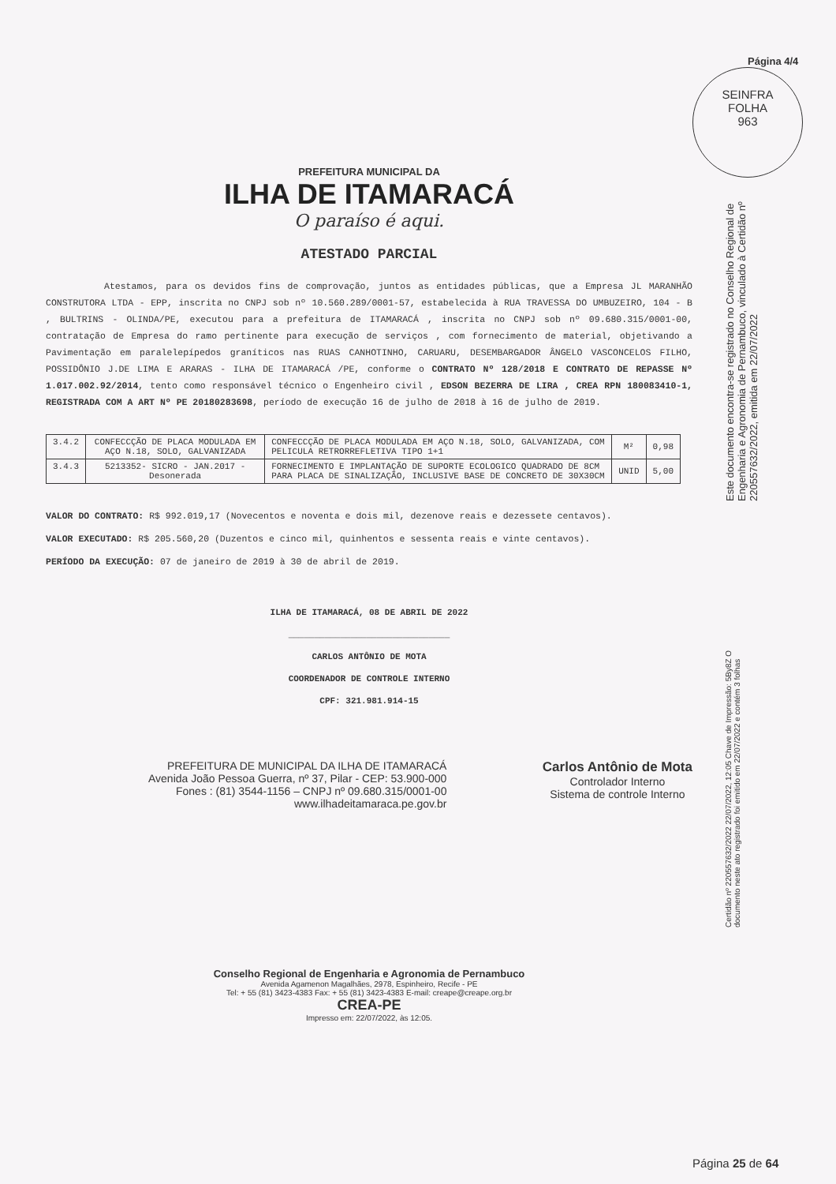PREFEITURA MUNICIPAL DA
ILHA DE ITAMARACÁ
O paraíso é aqui.
ATESTADO PARCIAL
Atestamos, para os devidos fins de comprovação, juntos as entidades públicas, que a Empresa JL MARANHÃO CONSTRUTORA LTDA - EPP, inscrita no CNPJ sob nº 10.560.289/0001-57, estabelecida à RUA TRAVESSA DO UMBUZEIRO, 104 - B , BULTRINS - OLINDA/PE, executou para a prefeitura de ITAMARACÁ , inscrita no CNPJ sob nº 09.680.315/0001-00, contratação de Empresa do ramo pertinente para execução de serviços , com fornecimento de material, objetivando a Pavimentação em paralelepípedos graníticos nas RUAS CANHOTINHO, CARUARU, DESEMBARGADOR ÂNGELO VASCONCELOS FILHO, POSSIDÔNIO J.DE LIMA E ARARAS - ILHA DE ITAMARACÁ /PE, conforme o CONTRATO Nº 128/2018 E CONTRATO DE REPASSE Nº 1.017.002.92/2014, tento como responsável técnico o Engenheiro civil , EDSON BEZERRA DE LIRA , CREA RPN 180083410-1, REGISTRADA COM A ART Nº PE 20180283698, período de execução 16 de julho de 2018 à 16 de julho de 2019.
| 3.4.2 | CONFECCÇÃO DE PLACA MODULADA EM AÇO N.18, SOLO, GALVANIZADA | CONFECCÇÃO DE PLACA MODULADA EM AÇO N.18, SOLO, GALVANIZADA, COM PELICULA RETRORREFLETIVA TIPO 1+1 | M² | 0,98 |
| 3.4.3 | 5213352- SICRO - JAN.2017 - Desonerada | FORNECIMENTO E IMPLANTAÇÃO DE SUPORTE ECOLOGICO QUADRADO DE 8CM PARA PLACA DE SINALIZAÇÃO, INCLUSIVE BASE DE CONCRETO DE 30X30CM | UNID | 5,00 |
VALOR DO CONTRATO: R$ 992.019,17 (Novecentos e noventa e dois mil, dezenove reais e dezessete centavos).
VALOR EXECUTADO: R$ 205.560,20 (Duzentos e cinco mil, quinhentos e sessenta reais e vinte centavos).
PERÍODO DA EXECUÇÃO: 07 de janeiro de 2019 à 30 de abril de 2019.
ILHA DE ITAMARACÁ, 08 DE ABRIL DE 2022
_______________________________
CARLOS ANTÔNIO DE MOTA
COORDENADOR DE CONTROLE INTERNO
CPF: 321.981.914-15
PREFEITURA DE MUNICIPAL DA ILHA DE ITAMARACÁ
Avenida João Pessoa Guerra, nº 37, Pilar - CEP: 53.900-000
Fones : (81) 3544-1156 – CNPJ nº 09.680.315/0001-00
www.ilhadeitamaraca.pe.gov.br
Carlos Antônio de Mota
Controlador Interno
Sistema de controle Interno
Conselho Regional de Engenharia e Agronomia de Pernambuco
Avenida Agamenon Magalhães, 2978, Espinheiro, Recife - PE
Tel: + 55 (81) 3423-4383 Fax: + 55 (81) 3423-4383 E-mail: creape@creape.org.br
CREA-PE
Impresso em: 22/07/2022, às 12:05.
Página 4/4
SEINFRA
FOLHA
963
Este documento encontra-se registrado no Conselho Regional de Engenharia e Agronomia de Pernambuco, vinculado à Certidão nº 220557632/2022, emitida em 22/07/2022
Certidão nº 220557632/2022 22/07/2022, 12:05 Chave de Impressão: 5By8Z O documento neste ato registrado foi emitido em 22/07/2022 e contém 3 folhas
Página 25 de 64